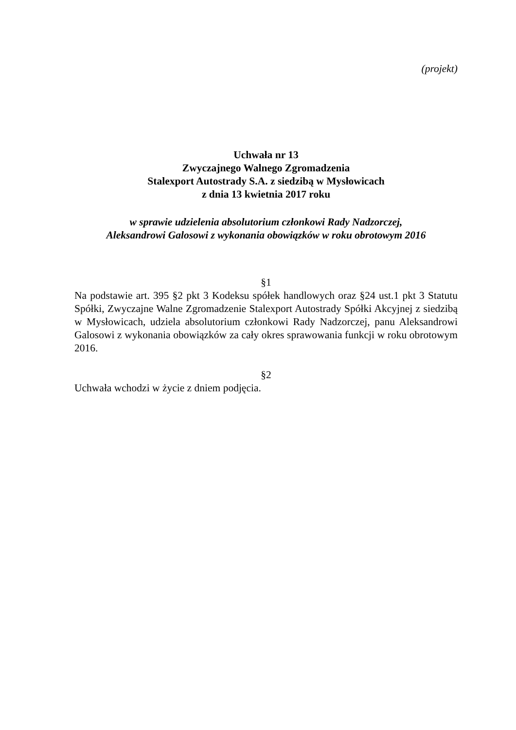(projekt)
Uchwała nr 13
Zwyczajnego Walnego Zgromadzenia
Stalexport Autostrady S.A. z siedzibą w Mysłowicach
z dnia 13 kwietnia 2017 roku
w sprawie udzielenia absolutorium członkowi Rady Nadzorczej,
Aleksandrowi Galosowi z wykonania obowiązków w roku obrotowym 2016
§1
Na podstawie art. 395 §2 pkt 3 Kodeksu spółek handlowych oraz §24 ust.1 pkt 3 Statutu Spółki, Zwyczajne Walne Zgromadzenie Stalexport Autostrady Spółki Akcyjnej z siedzibą w Mysłowicach, udziela absolutorium członkowi Rady Nadzorczej, panu Aleksandrowi Galosowi z wykonania obowiązków za cały okres sprawowania funkcji w roku obrotowym 2016.
§2
Uchwała wchodzi w życie z dniem podjęcia.